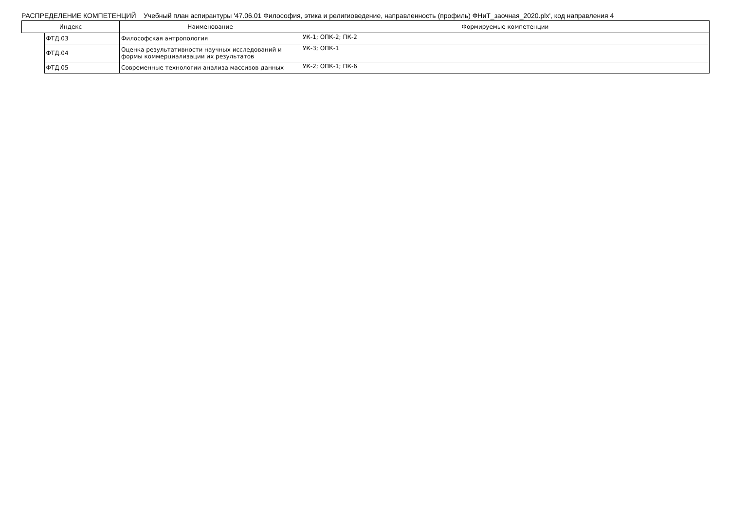РАСПРЕДЕЛЕНИЕ КОМПЕТЕНЦИЙ Учебный план аспирантуры '47.06.01 Философия, этика и религиоведение, направленность (профиль) ФНиТ_заочная_2020.plx', код направления 4
| Индекс | | Наименование | Формируемые компетенции |
| --- | --- | --- | --- |
| | ФТД.03 | Философская антропология | УК-1; ОПК-2; ПК-2 |
| | ФТД.04 | Оценка результативности научных исследований и формы коммерциализации их результатов | УК-3; ОПК-1 |
| | ФТД.05 | Современные технологии анализа массивов данных | УК-2; ОПК-1; ПК-6 |